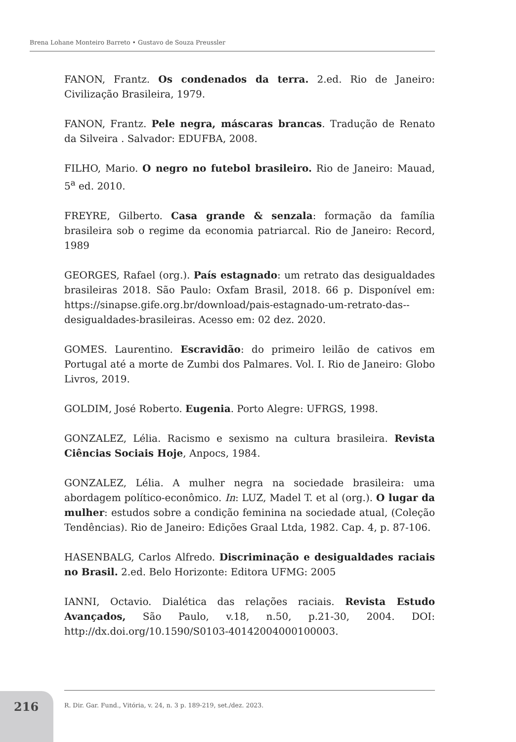Brena Lohane Monteiro Barreto • Gustavo de Souza Preussler
FANON, Frantz. Os condenados da terra. 2.ed. Rio de Janeiro: Civilização Brasileira, 1979.
FANON, Frantz. Pele negra, máscaras brancas. Tradução de Renato da Silveira . Salvador: EDUFBA, 2008.
FILHO, Mario. O negro no futebol brasileiro. Rio de Janeiro: Mauad, 5<sup>a</sup> ed. 2010.
FREYRE, Gilberto. Casa grande & senzala: formação da família brasileira sob o regime da economia patriarcal. Rio de Janeiro: Record, 1989
GEORGES, Rafael (org.). País estagnado: um retrato das desigualdades brasileiras 2018. São Paulo: Oxfam Brasil, 2018. 66 p. Disponível em: https://sinapse.gife.org.br/download/pais-estagnado-um-retrato-das--desigualdades-brasileiras. Acesso em: 02 dez. 2020.
GOMES. Laurentino. Escravidão: do primeiro leilão de cativos em Portugal até a morte de Zumbi dos Palmares. Vol. I. Rio de Janeiro: Globo Livros, 2019.
GOLDIM, José Roberto. Eugenia. Porto Alegre: UFRGS, 1998.
GONZALEZ, Lélia. Racismo e sexismo na cultura brasileira. Revista Ciências Sociais Hoje, Anpocs, 1984.
GONZALEZ, Lélia. A mulher negra na sociedade brasileira: uma abordagem político-econômico. In: LUZ, Madel T. et al (org.). O lugar da mulher: estudos sobre a condição feminina na sociedade atual, (Coleção Tendências). Rio de Janeiro: Edições Graal Ltda, 1982. Cap. 4, p. 87-106.
HASENBALG, Carlos Alfredo. Discriminação e desigualdades raciais no Brasil. 2.ed. Belo Horizonte: Editora UFMG: 2005
IANNI, Octavio. Dialética das relações raciais. Revista Estudo Avançados, São Paulo, v.18, n.50, p.21-30, 2004. DOI: http://dx.doi.org/10.1590/S0103-40142004000100003.
216
R. Dir. Gar. Fund., Vitória, v. 24, n. 3 p. 189-219, set./dez. 2023.